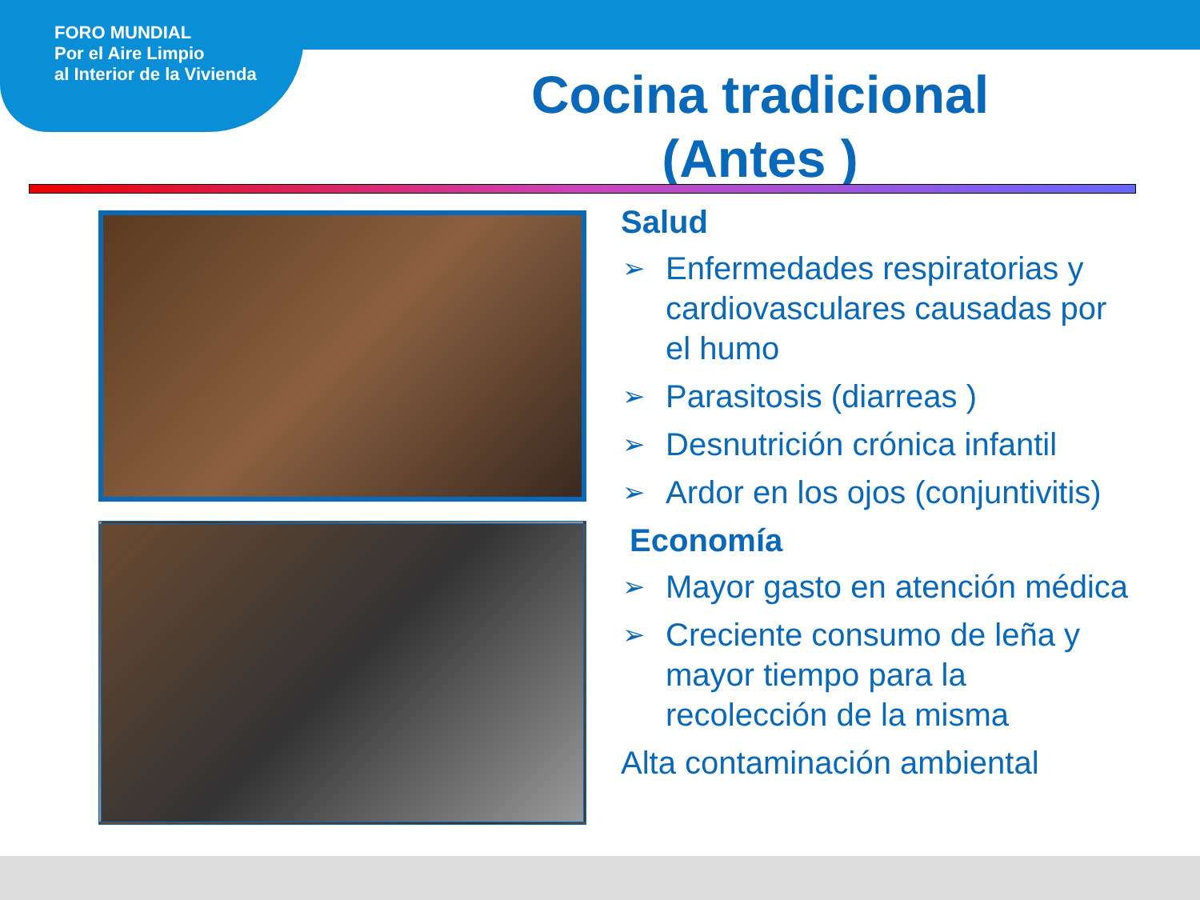FORO MUNDIAL
Por el Aire Limpio
al Interior de la Vivienda
Cocina tradicional (Antes )
Salud
➢ Enfermedades respiratorias y cardiovasculares causadas por el humo
➢ Parasitosis (diarreas )
➢ Desnutrición crónica infantil
➢ Ardor en los ojos (conjuntivitis)
Economía
➢ Mayor gasto en atención médica
➢ Creciente consumo de leña y mayor tiempo para la recolección de la misma
Alta contaminación ambiental